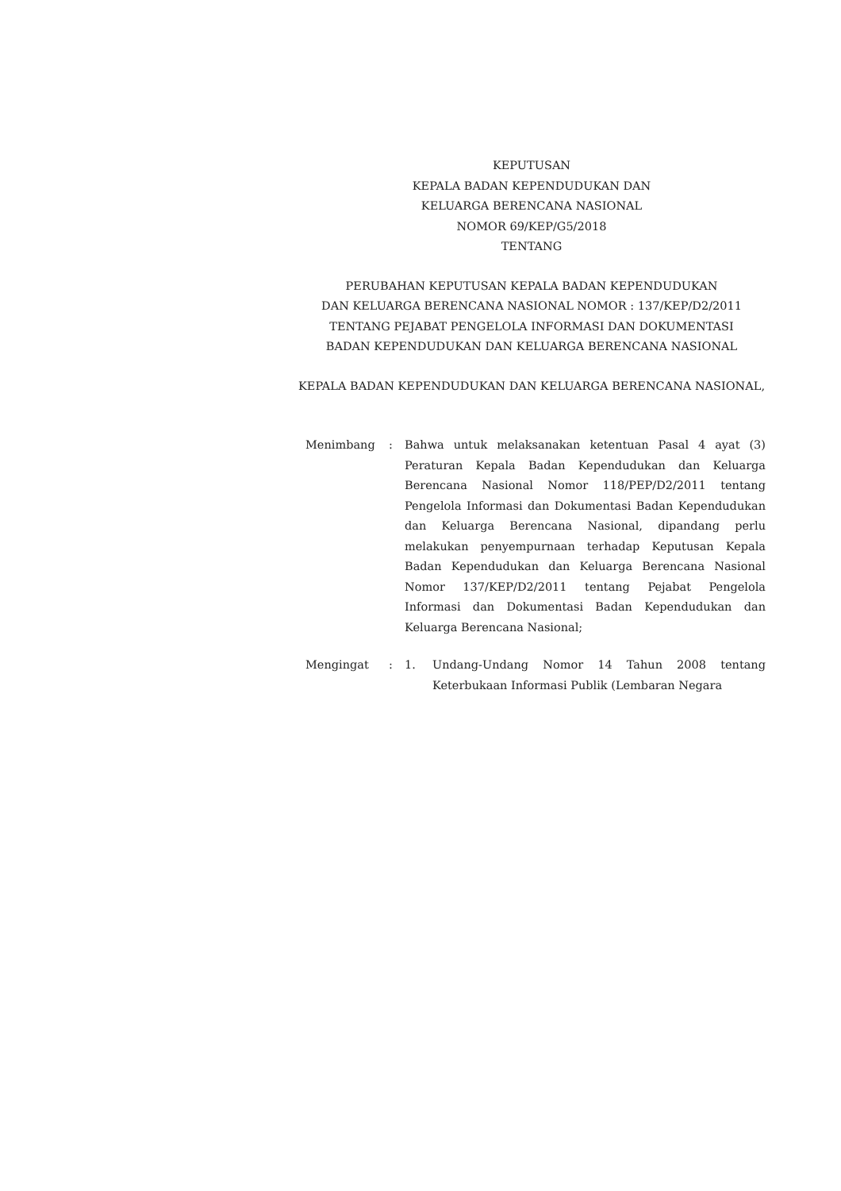KEPUTUSAN
KEPALA BADAN KEPENDUDUKAN DAN
KELUARGA BERENCANA NASIONAL
NOMOR 69/KEP/G5/2018
TENTANG
PERUBAHAN KEPUTUSAN KEPALA BADAN KEPENDUDUKAN
DAN KELUARGA BERENCANA NASIONAL NOMOR : 137/KEP/D2/2011
TENTANG PEJABAT PENGELOLA INFORMASI DAN DOKUMENTASI
BADAN KEPENDUDUKAN DAN KELUARGA BERENCANA NASIONAL
KEPALA BADAN KEPENDUDUKAN DAN KELUARGA BERENCANA NASIONAL,
Menimbang : Bahwa untuk melaksanakan ketentuan Pasal 4 ayat (3) Peraturan Kepala Badan Kependudukan dan Keluarga Berencana Nasional Nomor 118/PEP/D2/2011 tentang Pengelola Informasi dan Dokumentasi Badan Kependudukan dan Keluarga Berencana Nasional, dipandang perlu melakukan penyempurnaan terhadap Keputusan Kepala Badan Kependudukan dan Keluarga Berencana Nasional Nomor 137/KEP/D2/2011 tentang Pejabat Pengelola Informasi dan Dokumentasi Badan Kependudukan dan Keluarga Berencana Nasional;
Mengingat : 1. Undang-Undang Nomor 14 Tahun 2008 tentang Keterbukaan Informasi Publik (Lembaran Negara